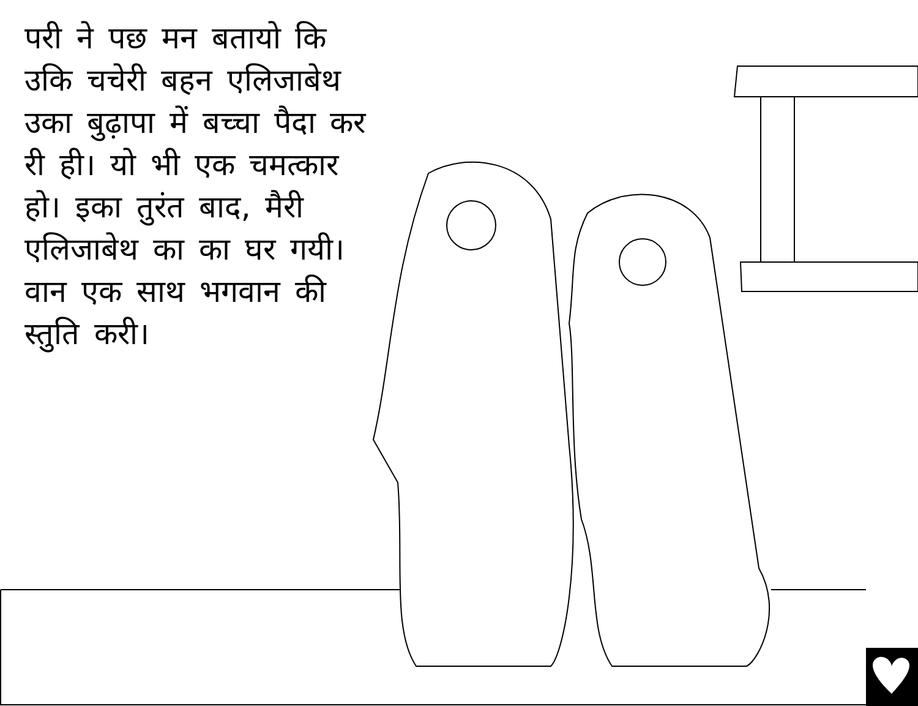परी ने पछ मन बतायो कि उकि चचेरी बहन एलिजाबेथ उका बुढ़ापा में बच्चा पैदा कर री ही। यो भी एक चमत्कार हो। इका तुरंत बाद, मैरी एलिजाबेथ का का घर गयी। वान एक साथ भगवान की स्तुति करी।